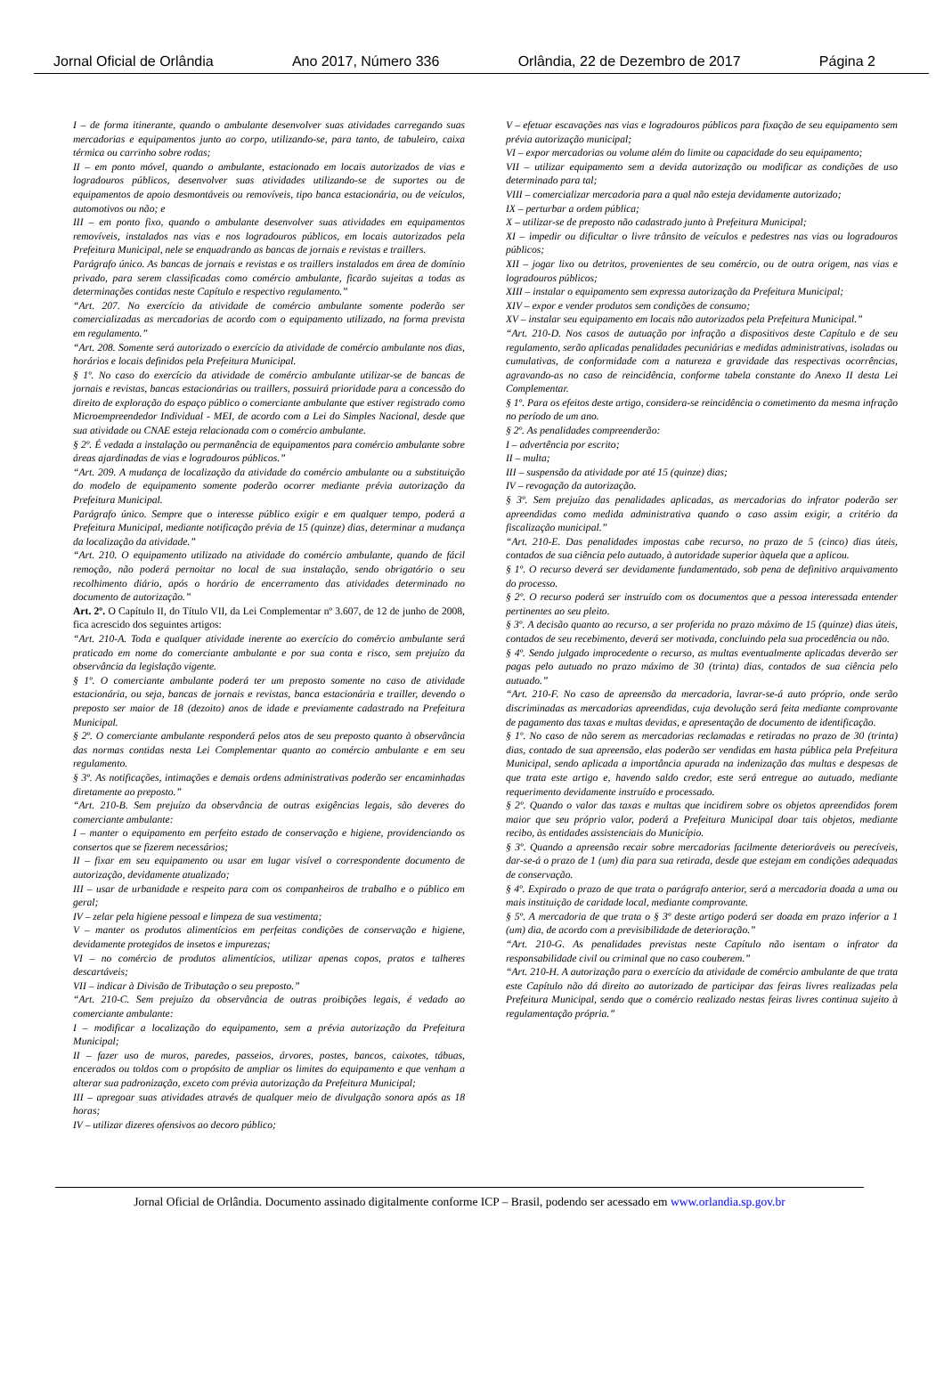Jornal Oficial de Orlândia Ano 2017, Número 336 Orlândia, 22 de Dezembro de 2017 Página 2
I – de forma itinerante, quando o ambulante desenvolver suas atividades carregando suas mercadorias e equipamentos junto ao corpo, utilizando-se, para tanto, de tabuleiro, caixa térmica ou carrinho sobre rodas;
II – em ponto móvel, quando o ambulante, estacionado em locais autorizados de vias e logradouros públicos, desenvolver suas atividades utilizando-se de suportes ou de equipamentos de apoio desmontáveis ou removíveis, tipo banca estacionária, ou de veículos, automotivos ou não; e
III – em ponto fixo, quando o ambulante desenvolver suas atividades em equipamentos removíveis, instalados nas vias e nos logradouros públicos, em locais autorizados pela Prefeitura Municipal, nele se enquadrando as bancas de jornais e revistas e traillers.
Parágrafo único. As bancas de jornais e revistas e os traillers instalados em área de domínio privado, para serem classificadas como comércio ambulante, ficarão sujeitas a todas as determinações contidas neste Capítulo e respectivo regulamento.”
“Art. 207. No exercício da atividade de comércio ambulante somente poderão ser comercializadas as mercadorias de acordo com o equipamento utilizado, na forma prevista em regulamento.”
“Art. 208. Somente será autorizado o exercício da atividade de comércio ambulante nos dias, horários e locais definidos pela Prefeitura Municipal.
§ 1º. No caso do exercício da atividade de comércio ambulante utilizar-se de bancas de jornais e revistas, bancas estacionárias ou traillers, possuirá prioridade para a concessão do direito de exploração do espaço público o comerciante ambulante que estiver registrado como Microempreendedor Individual - MEI, de acordo com a Lei do Simples Nacional, desde que sua atividade ou CNAE esteja relacionada com o comércio ambulante.
§ 2º. É vedada a instalação ou permanência de equipamentos para comércio ambulante sobre áreas ajardinadas de vias e logradouros públicos.”
“Art. 209. A mudança de localização da atividade do comércio ambulante ou a substituição do modelo de equipamento somente poderão ocorrer mediante prévia autorização da Prefeitura Municipal.
Parágrafo único. Sempre que o interesse público exigir e em qualquer tempo, poderá a Prefeitura Municipal, mediante notificação prévia de 15 (quinze) dias, determinar a mudança da localização da atividade.”
“Art. 210. O equipamento utilizado na atividade do comércio ambulante, quando de fácil remoção, não poderá pernoitar no local de sua instalação, sendo obrigatório o seu recolhimento diário, após o horário de encerramento das atividades determinado no documento de autorização.”
Art. 2º. O Capítulo II, do Título VII, da Lei Complementar nº 3.607, de 12 de junho de 2008, fica acrescido dos seguintes artigos:
“Art. 210-A. Toda e qualquer atividade inerente ao exercício do comércio ambulante será praticado em nome do comerciante ambulante e por sua conta e risco, sem prejuízo da observância da legislação vigente.
§ 1º. O comerciante ambulante poderá ter um preposto somente no caso de atividade estacionária, ou seja, bancas de jornais e revistas, banca estacionária e trailler, devendo o preposto ser maior de 18 (dezoito) anos de idade e previamente cadastrado na Prefeitura Municipal.
§ 2º. O comerciante ambulante responderá pelos atos de seu preposto quanto à observância das normas contidas nesta Lei Complementar quanto ao comércio ambulante e em seu regulamento.
§ 3º. As notificações, intimações e demais ordens administrativas poderão ser encaminhadas diretamente ao preposto.”
“Art. 210-B. Sem prejuízo da observância de outras exigências legais, são deveres do comerciante ambulante:
I – manter o equipamento em perfeito estado de conservação e higiene, providenciando os consertos que se fizerem necessários;
II – fixar em seu equipamento ou usar em lugar visível o correspondente documento de autorização, devidamente atualizado;
III – usar de urbanidade e respeito para com os companheiros de trabalho e o público em geral;
IV – zelar pela higiene pessoal e limpeza de sua vestimenta;
V – manter os produtos alimentícios em perfeitas condições de conservação e higiene, devidamente protegidos de insetos e impurezas;
VI – no comércio de produtos alimentícios, utilizar apenas copos, pratos e talheres descartáveis;
VII – indicar à Divisão de Tributação o seu preposto.”
“Art. 210-C. Sem prejuízo da observância de outras proibições legais, é vedado ao comerciante ambulante:
I – modificar a localização do equipamento, sem a prévia autorização da Prefeitura Municipal;
II – fazer uso de muros, paredes, passeios, árvores, postes, bancos, caixotes, tábuas, encerados ou toldos com o propósito de ampliar os limites do equipamento e que venham a alterar sua padronização, exceto com prévia autorização da Prefeitura Municipal;
III – apregoar suas atividades através de qualquer meio de divulgação sonora após as 18 horas;
IV – utilizar dizeres ofensivos ao decoro público;
V – efetuar escavações nas vias e logradouros públicos para fixação de seu equipamento sem prévia autorização municipal;
VI – expor mercadorias ou volume além do limite ou capacidade do seu equipamento;
VII – utilizar equipamento sem a devida autorização ou modificar as condições de uso determinado para tal;
VIII – comercializar mercadoria para a qual não esteja devidamente autorizado;
IX – perturbar a ordem pública;
X – utilizar-se de preposto não cadastrado junto à Prefeitura Municipal;
XI – impedir ou dificultar o livre trânsito de veículos e pedestres nas vias ou logradouros públicos;
XII – jogar lixo ou detritos, provenientes de seu comércio, ou de outra origem, nas vias e logradouros públicos;
XIII – instalar o equipamento sem expressa autorização da Prefeitura Municipal;
XIV – expor e vender produtos sem condições de consumo;
XV – instalar seu equipamento em locais não autorizados pela Prefeitura Municipal.”
“Art. 210-D. Nos casos de autuação por infração a dispositivos deste Capítulo e de seu regulamento, serão aplicadas penalidades pecuniárias e medidas administrativas, isoladas ou cumulativas, de conformidade com a natureza e gravidade das respectivas ocorrências, agravando-as no caso de reincidência, conforme tabela constante do Anexo II desta Lei Complementar.
§ 1º. Para os efeitos deste artigo, considera-se reincidência o cometimento da mesma infração no período de um ano.
§ 2º. As penalidades compreenderão:
I – advertência por escrito;
II – multa;
III – suspensão da atividade por até 15 (quinze) dias;
IV – revogação da autorização.
§ 3º. Sem prejuízo das penalidades aplicadas, as mercadorias do infrator poderão ser apreendidas como medida administrativa quando o caso assim exigir, a critério da fiscalização municipal.”
“Art. 210-E. Das penalidades impostas cabe recurso, no prazo de 5 (cinco) dias úteis, contados de sua ciência pelo autuado, à autoridade superior àquela que a aplicou.
§ 1º. O recurso deverá ser devidamente fundamentado, sob pena de definitivo arquivamento do processo.
§ 2º. O recurso poderá ser instruído com os documentos que a pessoa interessada entender pertinentes ao seu pleito.
§ 3º. A decisão quanto ao recurso, a ser proferida no prazo máximo de 15 (quinze) dias úteis, contados de seu recebimento, deverá ser motivada, concluindo pela sua procedência ou não.
§ 4º. Sendo julgado improcedente o recurso, as multas eventualmente aplicadas deverão ser pagas pelo autuado no prazo máximo de 30 (trinta) dias, contados de sua ciência pelo autuado.”
“Art. 210-F. No caso de apreensão da mercadoria, lavrar-se-á auto próprio, onde serão discriminadas as mercadorias apreendidas, cuja devolução será feita mediante comprovante de pagamento das taxas e multas devidas, e apresentação de documento de identificação.
§ 1º. No caso de não serem as mercadorias reclamadas e retiradas no prazo de 30 (trinta) dias, contado de sua apreensão, elas poderão ser vendidas em hasta pública pela Prefeitura Municipal, sendo aplicada a importância apurada na indenização das multas e despesas de que trata este artigo e, havendo saldo credor, este será entregue ao autuado, mediante requerimento devidamente instruído e processado.
§ 2º. Quando o valor das taxas e multas que incidirem sobre os objetos apreendidos forem maior que seu próprio valor, poderá a Prefeitura Municipal doar tais objetos, mediante recibo, às entidades assistenciais do Município.
§ 3º. Quando a apreensão recair sobre mercadorias facilmente deterioráveis ou perecíveis, dar-se-á o prazo de 1 (um) dia para sua retirada, desde que estejam em condições adequadas de conservação.
§ 4º. Expirado o prazo de que trata o parágrafo anterior, será a mercadoria doada a uma ou mais instituição de caridade local, mediante comprovante.
§ 5º. A mercadoria de que trata o § 3º deste artigo poderá ser doada em prazo inferior a 1 (um) dia, de acordo com a previsibilidade de deterioração.”
“Art. 210-G. As penalidades previstas neste Capítulo não isentam o infrator da responsabilidade civil ou criminal que no caso couberem.”
“Art. 210-H. A autorização para o exercício da atividade de comércio ambulante de que trata este Capítulo não dá direito ao autorizado de participar das feiras livres realizadas pela Prefeitura Municipal, sendo que o comércio realizado nestas feiras livres continua sujeito à regulamentação própria.”
Jornal Oficial de Orlândia. Documento assinado digitalmente conforme ICP – Brasil, podendo ser acessado em www.orlandia.sp.gov.br